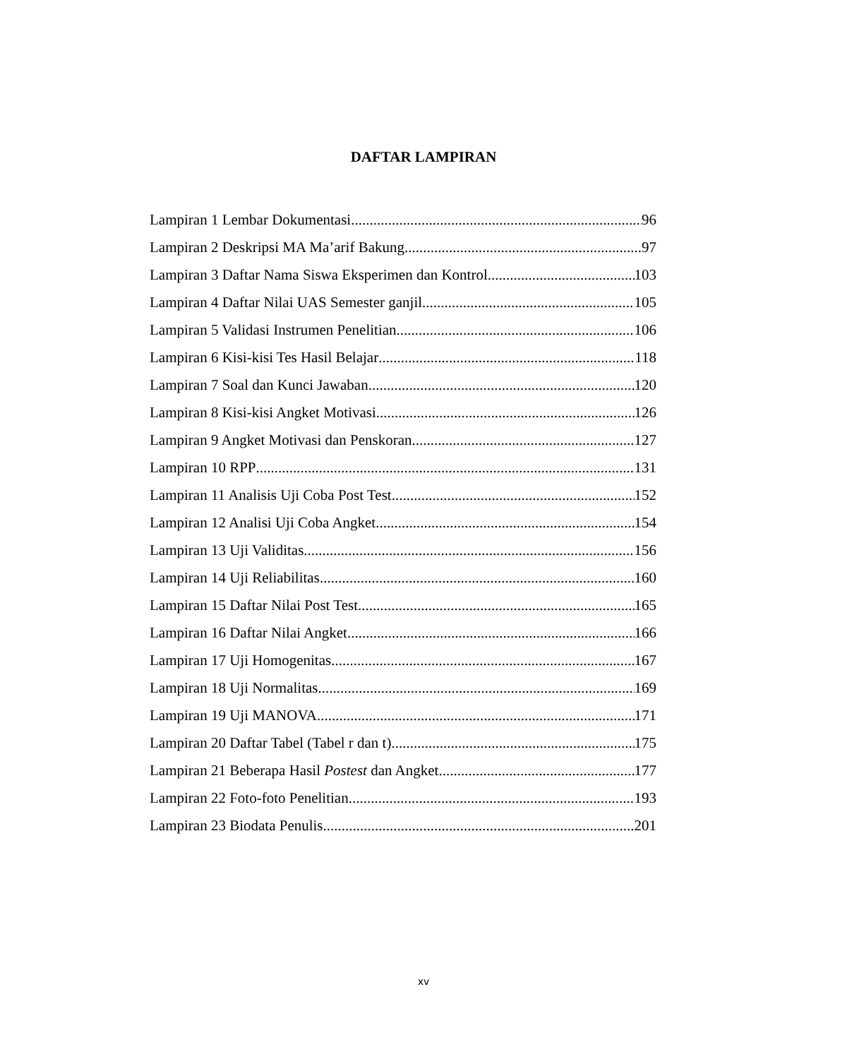DAFTAR LAMPIRAN
Lampiran 1 Lembar Dokumentasi 96
Lampiran 2 Deskripsi MA Ma’arif Bakung 97
Lampiran 3 Daftar Nama Siswa Eksperimen dan Kontrol 103
Lampiran 4 Daftar Nilai UAS Semester ganjil 105
Lampiran 5 Validasi Instrumen Penelitian 106
Lampiran 6 Kisi-kisi Tes Hasil Belajar 118
Lampiran 7 Soal dan Kunci Jawaban 120
Lampiran 8 Kisi-kisi Angket Motivasi 126
Lampiran 9 Angket Motivasi dan Penskoran 127
Lampiran 10 RPP 131
Lampiran 11 Analisis Uji Coba Post Test 152
Lampiran 12 Analisi Uji Coba Angket 154
Lampiran 13 Uji Validitas 156
Lampiran 14 Uji Reliabilitas 160
Lampiran 15 Daftar Nilai Post Test 165
Lampiran 16 Daftar Nilai Angket 166
Lampiran 17 Uji Homogenitas 167
Lampiran 18 Uji Normalitas 169
Lampiran 19 Uji MANOVA 171
Lampiran 20 Daftar Tabel (Tabel r dan t) 175
Lampiran 21 Beberapa Hasil Postest dan Angket 177
Lampiran 22 Foto-foto Penelitian 193
Lampiran 23 Biodata Penulis 201
xv